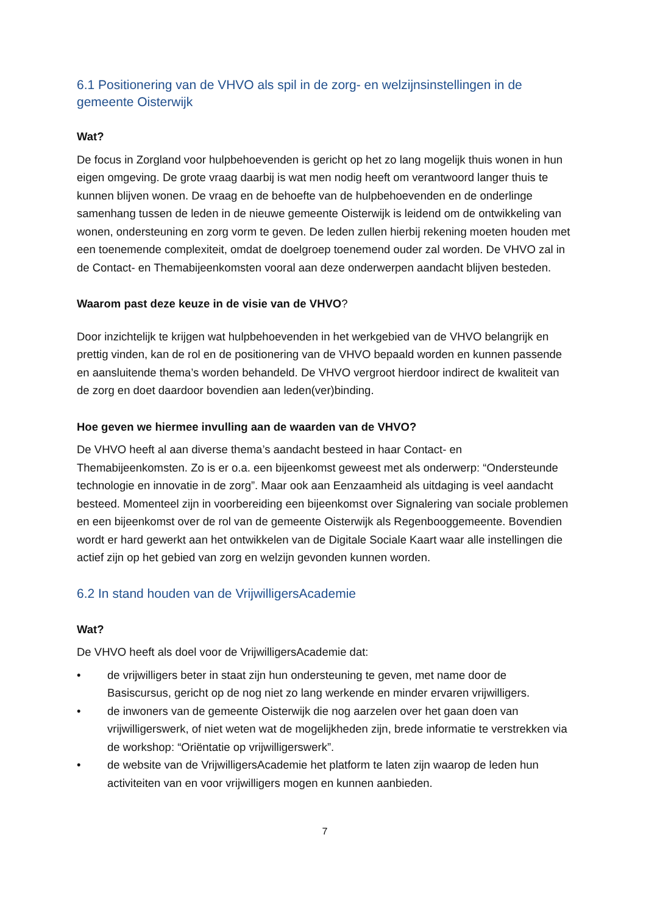6.1 Positionering van de VHVO als spil in de zorg- en welzijnsinstellingen in de gemeente Oisterwijk
Wat?
De focus in Zorgland voor hulpbehoevenden is gericht op het zo lang mogelijk thuis wonen in hun eigen omgeving. De grote vraag daarbij is wat men nodig heeft om verantwoord langer thuis te kunnen blijven wonen. De vraag en de behoefte van de hulpbehoevenden en de onderlinge samenhang tussen de leden in de nieuwe gemeente Oisterwijk is leidend om de ontwikkeling van wonen, ondersteuning en zorg vorm te geven. De leden zullen hierbij rekening moeten houden met een toenemende complexiteit, omdat de doelgroep toenemend ouder zal worden. De VHVO zal in de Contact- en Themabijeenkomsten vooral aan deze onderwerpen aandacht blijven besteden.
Waarom past deze keuze in de visie van de VHVO?
Door inzichtelijk te krijgen wat hulpbehoevenden in het werkgebied van de VHVO belangrijk en prettig vinden, kan de rol en de positionering van de VHVO bepaald worden en kunnen passende en aansluitende thema’s worden behandeld. De VHVO vergroot hierdoor indirect de kwaliteit van de zorg en doet daardoor bovendien aan leden(ver)binding.
Hoe geven we hiermee invulling aan de waarden van de VHVO?
De VHVO heeft al aan diverse thema’s aandacht besteed in haar Contact- en Themabijeenkomsten. Zo is er o.a. een bijeenkomst geweest met als onderwerp: “Ondersteunde technologie en innovatie in de zorg”. Maar ook aan Eenzaamheid als uitdaging is veel aandacht besteed. Momenteel zijn in voorbereiding een bijeenkomst over Signalering van sociale problemen en een bijeenkomst over de rol van de gemeente Oisterwijk als Regenbooggemeente. Bovendien wordt er hard gewerkt aan het ontwikkelen van de Digitale Sociale Kaart waar alle instellingen die actief zijn op het gebied van zorg en welzijn gevonden kunnen worden.
6.2 In stand houden van de VrijwilligersAcademie
Wat?
De VHVO heeft als doel voor de VrijwilligersAcademie dat:
• de vrijwilligers beter in staat zijn hun ondersteuning te geven, met name door de Basiscursus, gericht op de nog niet zo lang werkende en minder ervaren vrijwilligers.
• de inwoners van de gemeente Oisterwijk die nog aarzelen over het gaan doen van vrijwilligerswerk, of niet weten wat de mogelijkheden zijn, brede informatie te verstrekken via de workshop: “Oriëntatie op vrijwilligerswerk”.
• de website van de VrijwilligersAcademie het platform te laten zijn waarop de leden hun activiteiten van en voor vrijwilligers mogen en kunnen aanbieden.
7